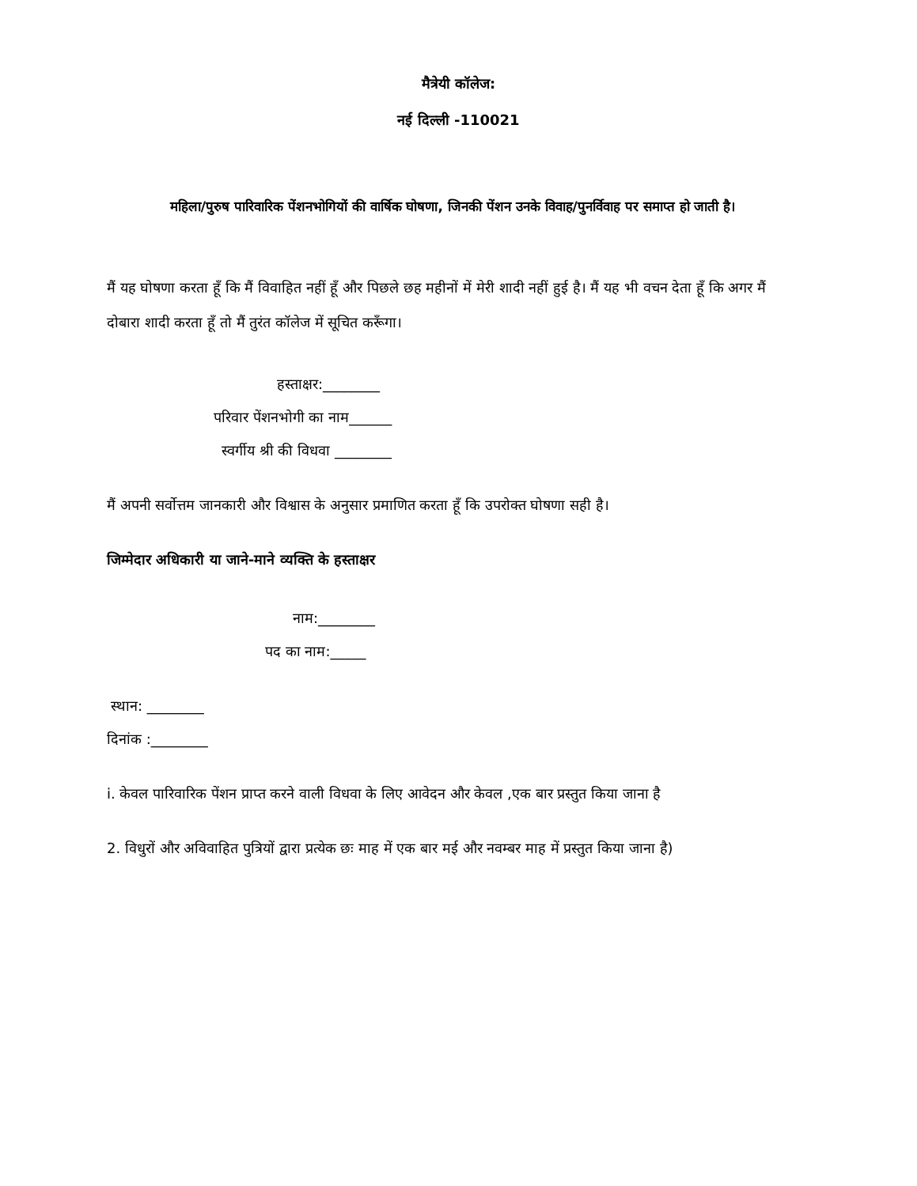मैत्रेयी कॉलेज:
नई दिल्ली -110021
महिला/पुरुष पारिवारिक पेंशनभोगियों की वार्षिक घोषणा, जिनकी पेंशन उनके विवाह/पुनर्विवाह पर समाप्त हो जाती है।
मैं यह घोषणा करता हूँ कि मैं विवाहित नहीं हूँ और पिछले छह महीनों में मेरी शादी नहीं हुई है। मैं यह भी वचन देता हूँ कि अगर मैं दोबारा शादी करता हूँ तो मैं तुरंत कॉलेज में सूचित करूँगा।
हस्ताक्षर:________
परिवार पेंशनभोगी का नाम______
स्वर्गीय श्री की विधवा ________
मैं अपनी सर्वोत्तम जानकारी और विश्वास के अनुसार प्रमाणित करता हूँ कि उपरोक्त घोषणा सही है।
जिम्मेदार अधिकारी या जाने-माने व्यक्ति के हस्ताक्षर
नाम:________
पद का नाम:_____
स्थान: ________
दिनांक :________
i. केवल पारिवारिक पेंशन प्राप्त करने वाली विधवा के लिए आवेदन और केवल ,एक बार प्रस्तुत किया जाना है
2. विधुरों और अविवाहित पुत्रियों द्वारा प्रत्येक छः माह में एक बार मई और नवम्बर माह में प्रस्तुत किया जाना है)